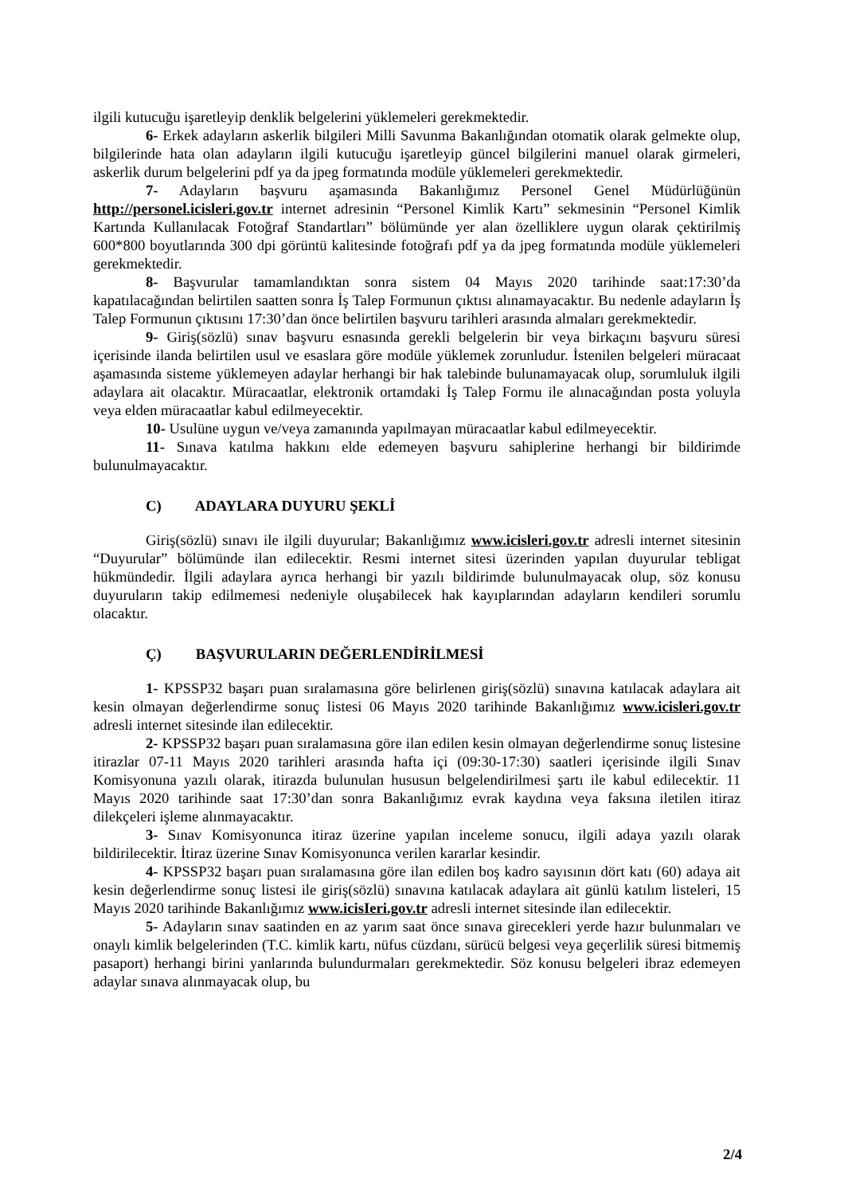ilgili kutucuğu işaretleyip denklik belgelerini yüklemeleri gerekmektedir.
6- Erkek adayların askerlik bilgileri Milli Savunma Bakanlığından otomatik olarak gelmekte olup, bilgilerinde hata olan adayların ilgili kutucuğu işaretleyip güncel bilgilerini manuel olarak girmeleri, askerlik durum belgelerini pdf ya da jpeg formatında modüle yüklemeleri gerekmektedir.
7- Adayların başvuru aşamasında Bakanlığımız Personel Genel Müdürlüğünün http://personel.icisleri.gov.tr internet adresinin “Personel Kimlik Kartı” sekmesinin “Personel Kimlik Kartında Kullanılacak Fotoğraf Standartları” bölümünde yer alan özelliklere uygun olarak çektirilmiş 600*800 boyutlarında 300 dpi görüntü kalitesinde fotoğrafı pdf ya da jpeg formatında modüle yüklemeleri gerekmektedir.
8- Başvurular tamamlandıktan sonra sistem 04 Mayıs 2020 tarihinde saat:17:30’da kapatılacağından belirtilen saatten sonra İş Talep Formunun çıktısı alınamayacaktır. Bu nedenle adayların İş Talep Formunun çıktısını 17:30’dan önce belirtilen başvuru tarihleri arasında almaları gerekmektedir.
9- Giriş(sözlü) sınav başvuru esnasında gerekli belgelerin bir veya birkaçını başvuru süresi içerisinde ilanda belirtilen usul ve esaslara göre modüle yüklemek zorunludur. İstenilen belgeleri müracaat aşamasında sisteme yüklemeyen adaylar herhangi bir hak talebinde bulunamayacak olup, sorumluluk ilgili adaylara ait olacaktır. Müracaatlar, elektronik ortamdaki İş Talep Formu ile alınacağından posta yoluyla veya elden müracaatlar kabul edilmeyecektir.
10- Usulüne uygun ve/veya zamanında yapılmayan müracaatlar kabul edilmeyecektir.
11- Sınava katılma hakkını elde edemeyen başvuru sahiplerine herhangi bir bildirimde bulunulmayacaktır.
C) ADAYLARA DUYURU ŞEKLİ
Giriş(sözlü) sınavı ile ilgili duyurular; Bakanlığımız www.icisleri.gov.tr adresli internet sitesinin “Duyurular” bölümünde ilan edilecektir. Resmi internet sitesi üzerinden yapılan duyurular tebligat hükmündedir. İlgili adaylara ayrıca herhangi bir yazılı bildirimde bulunulmayacak olup, söz konusu duyuruların takip edilmemesi nedeniyle oluşabilecek hak kayıplarından adayların kendileri sorumlu olacaktır.
Ç) BAŞVURULARIN DEĞERLENDİRİLMESİ
1- KPSSP32 başarı puan sıralamasına göre belirlenen giriş(sözlü) sınavına katılacak adaylara ait kesin olmayan değerlendirme sonuç listesi 06 Mayıs 2020 tarihinde Bakanlığımız www.icisleri.gov.tr adresli internet sitesinde ilan edilecektir.
2- KPSSP32 başarı puan sıralamasına göre ilan edilen kesin olmayan değerlendirme sonuç listesine itirazlar 07-11 Mayıs 2020 tarihleri arasında hafta içi (09:30-17:30) saatleri içerisinde ilgili Sınav Komisyonuna yazılı olarak, itirazda bulunulan hususun belgelendirilmesi şartı ile kabul edilecektir. 11 Mayıs 2020 tarihinde saat 17:30’dan sonra Bakanlığımız evrak kaydına veya faksına iletilen itiraz dilekçeleri işleme alınmayacaktır.
3- Sınav Komisyonunca itiraz üzerine yapılan inceleme sonucu, ilgili adaya yazılı olarak bildirilecektir. İtiraz üzerine Sınav Komisyonunca verilen kararlar kesindir.
4- KPSSP32 başarı puan sıralamasına göre ilan edilen boş kadro sayısının dört katı (60) adaya ait kesin değerlendirme sonuç listesi ile giriş(sözlü) sınavına katılacak adaylara ait günlü katılım listeleri, 15 Mayıs 2020 tarihinde Bakanlığımız www.icisIeri.gov.tr adresli internet sitesinde ilan edilecektir.
5- Adayların sınav saatinden en az yarım saat önce sınava girecekleri yerde hazır bulunmaları ve onaylı kimlik belgelerinden (T.C. kimlik kartı, nüfus cüzdanı, sürücü belgesi veya geçerlilik süresi bitmemiş pasaport) herhangi birini yanlarında bulundurmaları gerekmektedir. Söz konusu belgeleri ibraz edemeyen adaylar sınava alınmayacak olup, bu
2/4